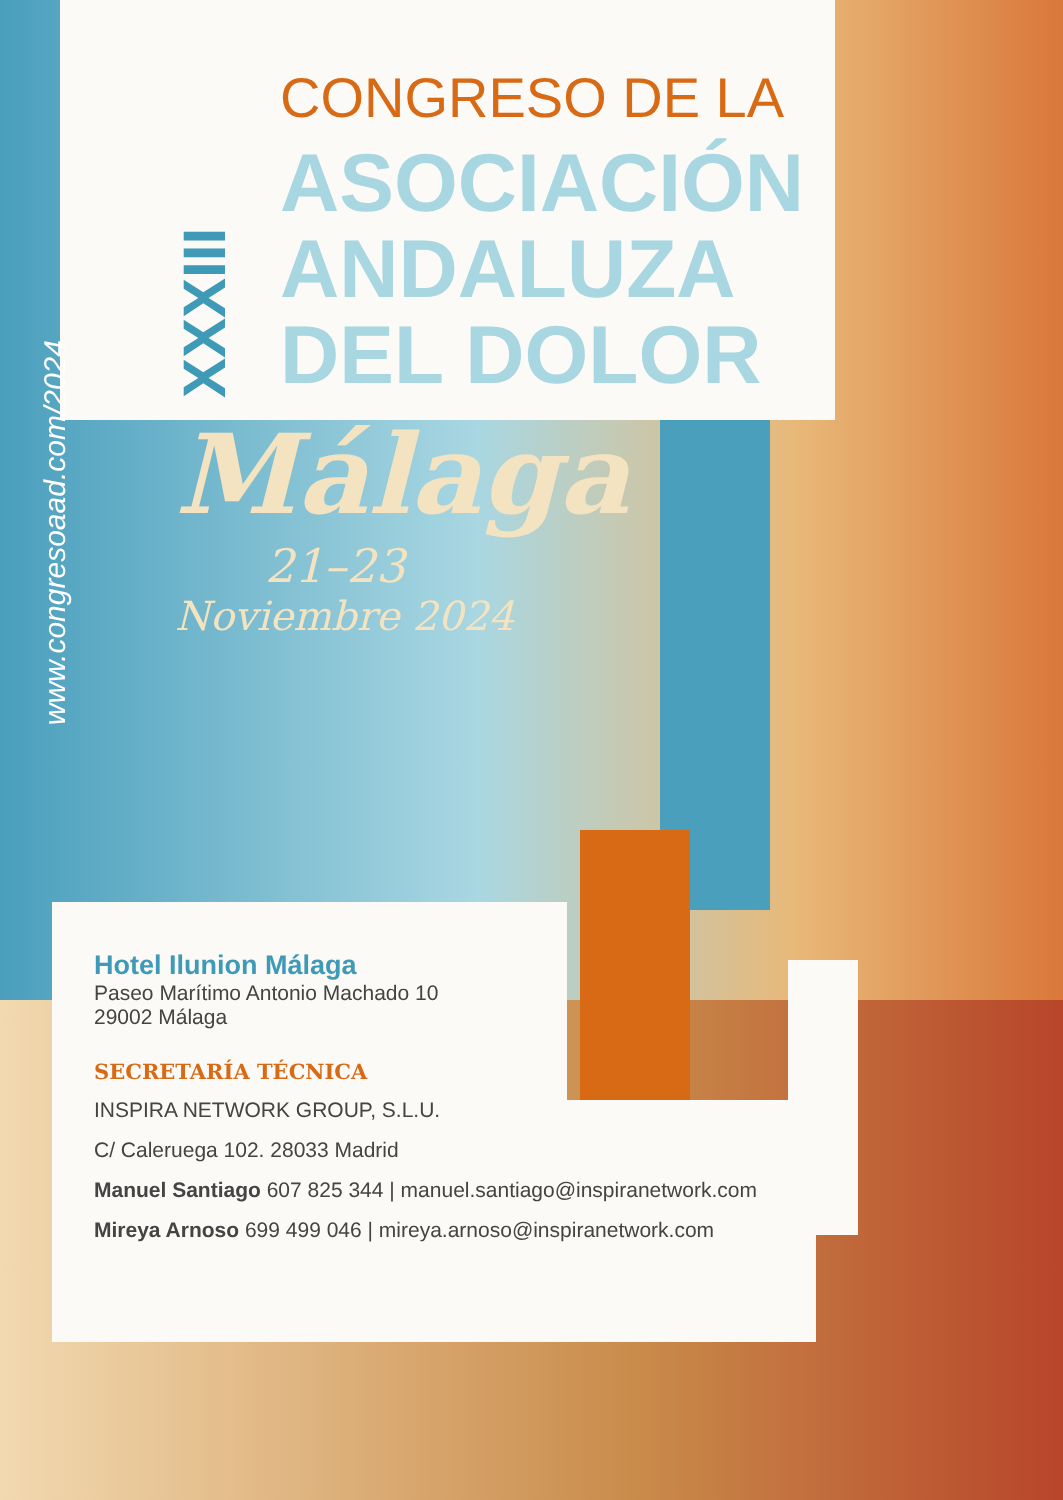XXXIII
CONGRESO DE LA
ASOCIACIÓN
ANDALUZA
DEL DOLOR
www.congresoaad.com/2024
Málaga
21–23
Noviembre 2024
Hotel Ilunion Málaga
Paseo Marítimo Antonio Machado 10
29002 Málaga
SECRETARÍA TÉCNICA
INSPIRA NETWORK GROUP, S.L.U.
C/ Caleruega 102. 28033 Madrid
Manuel Santiago 607 825 344 | manuel.santiago@inspiranetwork.com
Mireya Arnoso 699 499 046 | mireya.arnoso@inspiranetwork.com